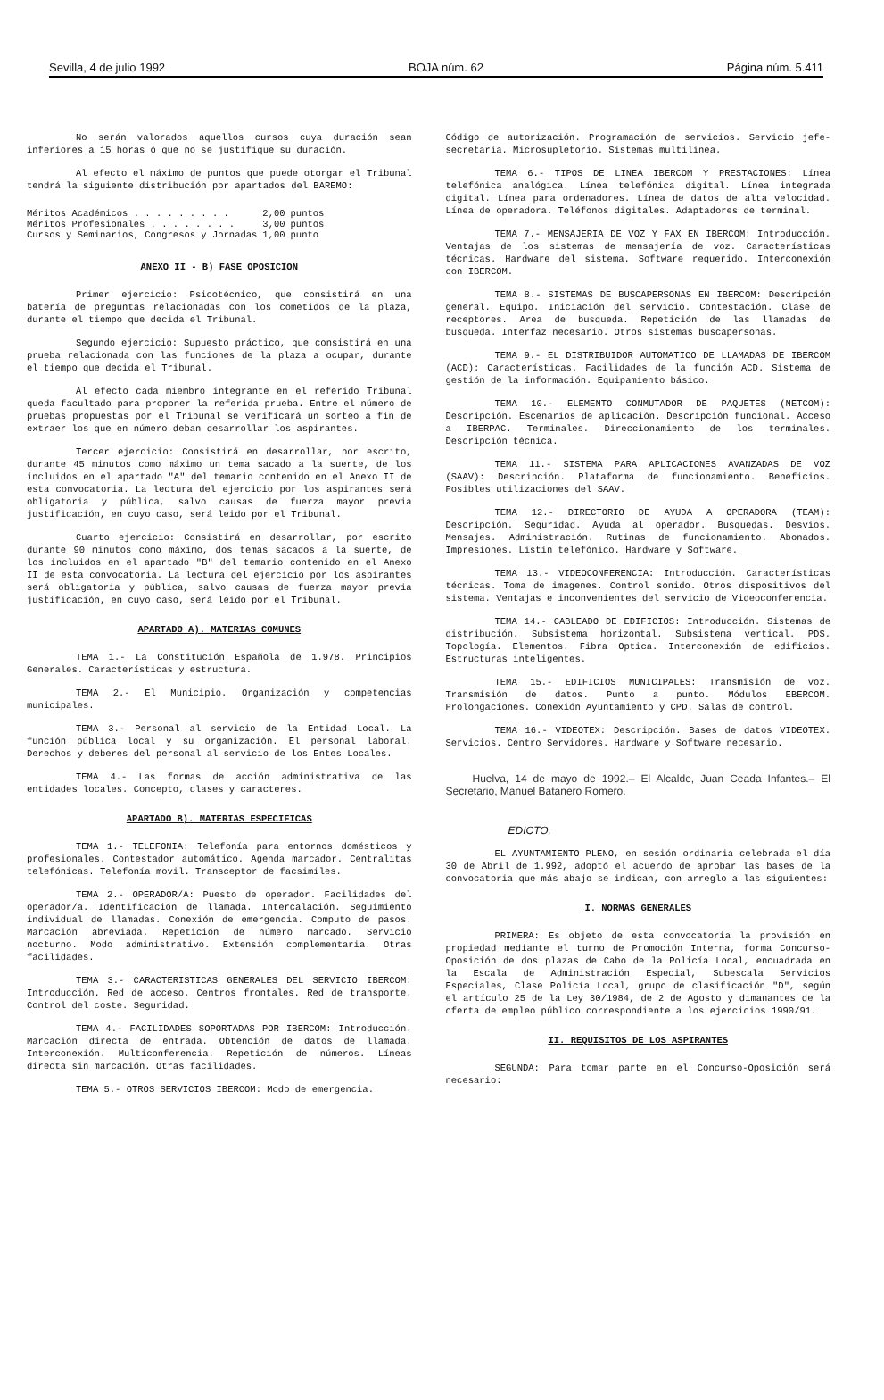Sevilla, 4 de julio 1992 BOJA núm. 62 Página núm. 5.411
No serán valorados aquellos cursos cuya duración sean inferiores a 15 horas ó que no se justifique su duración.
Al efecto el máximo de puntos que puede otorgar el Tribunal tendrá la siguiente distribución por apartados del BAREMO:
| Méritos Académicos . . . . . . . . . | 2,00 | puntos |
| Méritos Profesionales . . . . . . . . | 3,00 | puntos |
| Cursos y Seminarios, Congresos y Jornadas | 1,00 | punto |
ANEXO II - B) FASE OPOSICION
Primer ejercicio: Psicotécnico, que consistirá en una batería de preguntas relacionadas con los cometidos de la plaza, durante el tiempo que decida el Tribunal.
Segundo ejercicio: Supuesto práctico, que consistirá en una prueba relacionada con las funciones de la plaza a ocupar, durante el tiempo que decida el Tribunal.
Al efecto cada miembro integrante en el referido Tribunal queda facultado para proponer la referida prueba. Entre el número de pruebas propuestas por el Tribunal se verificará un sorteo a fin de extraer los que en número deban desarrollar los aspirantes.
Tercer ejercicio: Consistirá en desarrollar, por escrito, durante 45 minutos como máximo un tema sacado a la suerte, de los incluidos en el apartado "A" del temario contenido en el Anexo II de esta convocatoria. La lectura del ejercicio por los aspirantes será obligatoria y pública, salvo causas de fuerza mayor previa justificación, en cuyo caso, será leido por el Tribunal.
Cuarto ejercicio: Consistirá en desarrollar, por escrito durante 90 minutos como máximo, dos temas sacados a la suerte, de los incluidos en el apartado "B" del temario contenido en el Anexo II de esta convocatoria. La lectura del ejercicio por los aspirantes será obligatoria y pública, salvo causas de fuerza mayor previa justificación, en cuyo caso, será leido por el Tribunal.
APARTADO A). MATERIAS COMUNES
TEMA 1.- La Constitución Española de 1.978. Principios Generales. Características y estructura.
TEMA 2.- El Municipio. Organización y competencias municipales.
TEMA 3.- Personal al servicio de la Entidad Local. La función pública local y su organización. El personal laboral. Derechos y deberes del personal al servicio de los Entes Locales.
TEMA 4.- Las formas de acción administrativa de las entidades locales. Concepto, clases y caracteres.
APARTADO B). MATERIAS ESPECIFICAS
TEMA 1.- TELEFONIA: Telefonía para entornos domésticos y profesionales. Contestador automático. Agenda marcador. Centralitas telefónicas. Telefonía movil. Transceptor de facsimiles.
TEMA 2.- OPERADOR/A: Puesto de operador. Facilidades del operador/a. Identificación de llamada. Intercalación. Seguimiento individual de llamadas. Conexión de emergencia. Computo de pasos. Marcación abreviada. Repetición de número marcado. Servicio nocturno. Modo administrativo. Extensión complementaria. Otras facilidades.
TEMA 3.- CARACTERISTICAS GENERALES DEL SERVICIO IBERCOM: Introducción. Red de acceso. Centros frontales. Red de transporte. Control del coste. Seguridad.
TEMA 4.- FACILIDADES SOPORTADAS POR IBERCOM: Introducción. Marcación directa de entrada. Obtención de datos de llamada. Interconexión. Multiconferencia. Repetición de números. Líneas directa sin marcación. Otras facilidades.
TEMA 5.- OTROS SERVICIOS IBERCOM: Modo de emergencia.
Código de autorización. Programación de servicios. Servicio jefe-secretaria. Microsupletorio. Sistemas multilinea.
TEMA 6.- TIPOS DE LINEA IBERCOM Y PRESTACIONES: Línea telefónica analógica. Línea telefónica digital. Línea integrada digital. Línea para ordenadores. Línea de datos de alta velocidad. Línea de operadora. Teléfonos digitales. Adaptadores de terminal.
TEMA 7.- MENSAJERIA DE VOZ Y FAX EN IBERCOM: Introducción. Ventajas de los sistemas de mensajería de voz. Características técnicas. Hardware del sistema. Software requerido. Interconexión con IBERCOM.
TEMA 8.- SISTEMAS DE BUSCAPERSONAS EN IBERCOM: Descripción general. Equipo. Iniciación del servicio. Contestación. Clase de receptores. Area de busqueda. Repetición de las llamadas de busqueda. Interfaz necesario. Otros sistemas buscapersonas.
TEMA 9.- EL DISTRIBUIDOR AUTOMATICO DE LLAMADAS DE IBERCOM (ACD): Características. Facilidades de la función ACD. Sistema de gestión de la información. Equipamiento básico.
TEMA 10.- ELEMENTO CONMUTADOR DE PAQUETES (NETCOM): Descripción. Escenarios de aplicación. Descripción funcional. Acceso a IBERPAC. Terminales. Direccionamiento de los terminales. Descripción técnica.
TEMA 11.- SISTEMA PARA APLICACIONES AVANZADAS DE VOZ (SAAV): Descripción. Plataforma de funcionamiento. Beneficios. Posibles utilizaciones del SAAV.
TEMA 12.- DIRECTORIO DE AYUDA A OPERADORA (TEAM): Descripción. Seguridad. Ayuda al operador. Busquedas. Desvios. Mensajes. Administración. Rutinas de funcionamiento. Abonados. Impresiones. Listín telefónico. Hardware y Software.
TEMA 13.- VIDEOCONFERENCIA: Introducción. Características técnicas. Toma de imagenes. Control sonido. Otros dispositivos del sistema. Ventajas e inconvenientes del servicio de Videoconferencia.
TEMA 14.- CABLEADO DE EDIFICIOS: Introducción. Sistemas de distribución. Subsistema horizontal. Subsistema vertical. PDS. Topología. Elementos. Fibra Optica. Interconexión de edificios. Estructuras inteligentes.
TEMA 15.- EDIFICIOS MUNICIPALES: Transmisión de voz. Transmisión de datos. Punto a punto. Módulos EBERCOM. Prolongaciones. Conexión Ayuntamiento y CPD. Salas de control.
TEMA 16.- VIDEOTEX: Descripción. Bases de datos VIDEOTEX. Servicios. Centro Servidores. Hardware y Software necesario.
Huelva, 14 de mayo de 1992.– El Alcalde, Juan Ceada Infantes.– El Secretario, Manuel Batanero Romero.
EDICTO.
EL AYUNTAMIENTO PLENO, en sesión ordinaria celebrada el día 30 de Abril de 1.992, adoptó el acuerdo de aprobar las bases de la convocatoria que más abajo se indican, con arreglo a las siguientes:
I. NORMAS GENERALES
PRIMERA: Es objeto de esta convocatoria la provisión en propiedad mediante el turno de Promoción Interna, forma Concurso-Oposición de dos plazas de Cabo de la Policía Local, encuadrada en la Escala de Administración Especial, Subescala Servicios Especiales, Clase Policía Local, grupo de clasificación "D", según el artículo 25 de la Ley 30/1984, de 2 de Agosto y dimanantes de la oferta de empleo público correspondiente a los ejercicios 1990/91.
II. REQUISITOS DE LOS ASPIRANTES
SEGUNDA: Para tomar parte en el Concurso-Oposición será necesario: